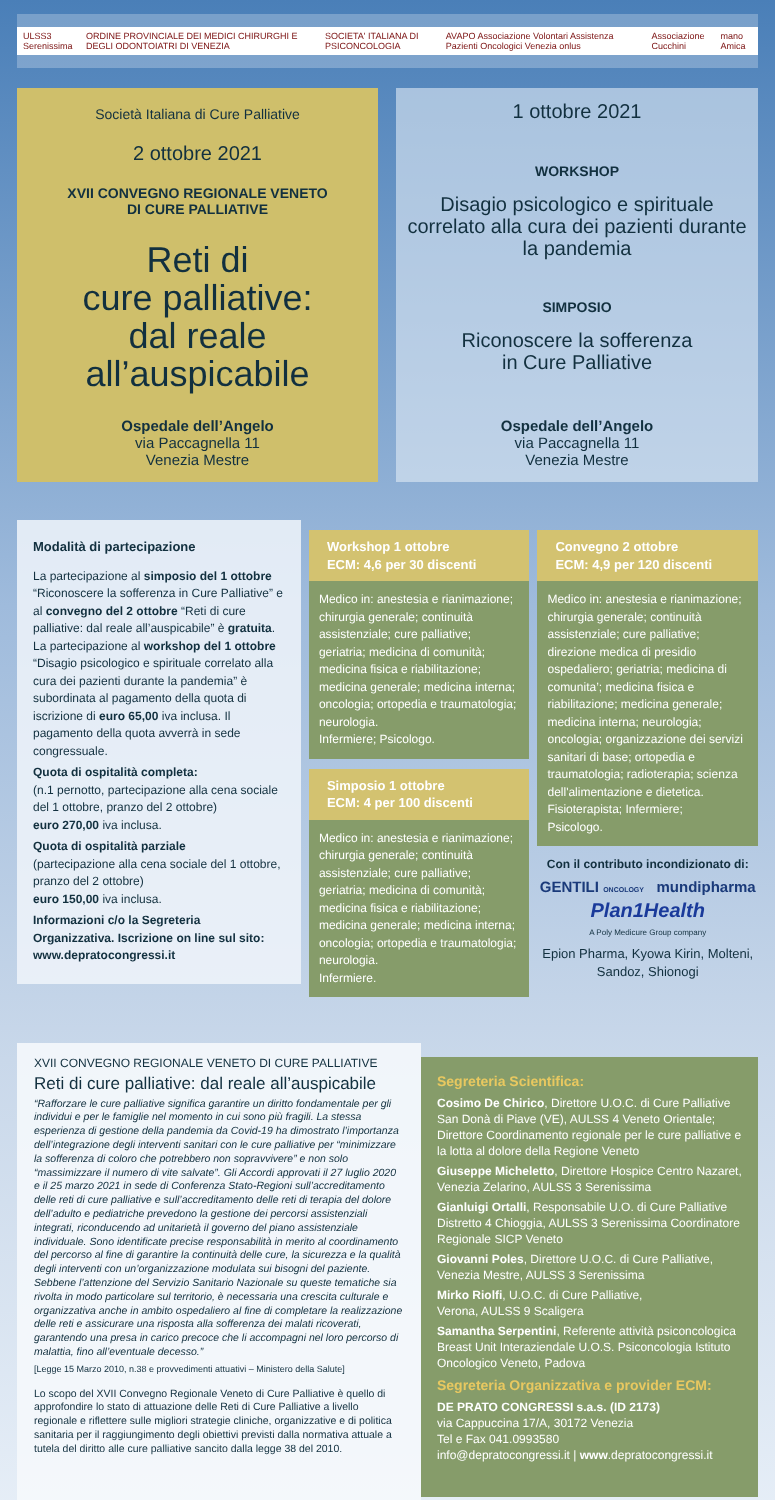ULSS3 Serenissima
ORDINE PROVINCIALE DEI MEDICI CHIRURGHI E DEGLI ODONTOIATRI DI VENEZIA
SOCIETA' ITALIANA DI PSICONCOLOGIA
AVAPO Associazione Volontari Assistenza Pazienti Oncologici Venezia onlus
Associazione Cucchini mano Amica
Società Italiana di Cure Palliative
2 ottobre 2021
XVII CONVEGNO REGIONALE VENETO
DI CURE PALLIATIVE
Reti di
cure palliative:
dal reale
all’auspicabile
Ospedale dell’Angelo
via Paccagnella 11
Venezia Mestre
1 ottobre 2021
WORKSHOP
Disagio psicologico e spirituale correlato alla cura dei pazienti durante la pandemia
SIMPOSIO
Riconoscere la sofferenza
in Cure Palliative
Ospedale dell’Angelo
via Paccagnella 11
Venezia Mestre
Modalità di partecipazione
La partecipazione al simposio del 1 ottobre “Riconoscere la sofferenza in Cure Palliative” e al convegno del 2 ottobre “Reti di cure palliative: dal reale all’auspicabile” è gratuita. La partecipazione al workshop del 1 ottobre “Disagio psicologico e spirituale correlato alla cura dei pazienti durante la pandemia” è subordinata al pagamento della quota di iscrizione di euro 65,00 iva inclusa. Il pagamento della quota avverrà in sede congressuale.
Quota di ospitalità completa:
(n.1 pernotto, partecipazione alla cena sociale del 1 ottobre, pranzo del 2 ottobre)
euro 270,00 iva inclusa.
Quota di ospitalità parziale
(partecipazione alla cena sociale del 1 ottobre, pranzo del 2 ottobre)
euro 150,00 iva inclusa.
Informazioni c/o la Segreteria Organizzativa. Iscrizione on line sul sito: www.depratocongressi.it
Workshop 1 ottobre
ECM: 4,6 per 30 discenti
Medico in: anestesia e rianimazione; chirurgia generale; continuità assistenziale; cure palliative; geriatria; medicina di comunità; medicina fisica e riabilitazione; medicina generale; medicina interna; oncologia; ortopedia e traumatologia; neurologia.
Infermiere; Psicologo.
Simposio 1 ottobre
ECM: 4 per 100 discenti
Medico in: anestesia e rianimazione; chirurgia generale; continuità assistenziale; cure palliative; geriatria; medicina di comunità; medicina fisica e riabilitazione; medicina generale; medicina interna; oncologia; ortopedia e traumatologia; neurologia.
Infermiere.
Convegno 2 ottobre
ECM: 4,9 per 120 discenti
Medico in: anestesia e rianimazione; chirurgia generale; continuità assistenziale; cure palliative; direzione medica di presidio ospedaliero; geriatria; medicina di comunita’; medicina fisica e riabilitazione; medicina generale; medicina interna; neurologia; oncologia; organizzazione dei servizi sanitari di base; ortopedia e traumatologia; radioterapia; scienza dell'alimentazione e dietetica. Fisioterapista; Infermiere;
Psicologo.
Con il contributo incondizionato di:
GENTILI ONCOLOGY mundipharma
Plan1Health
A Poly Medicure Group company
Epion Pharma, Kyowa Kirin, Molteni, Sandoz, Shionogi
XVII CONVEGNO REGIONALE VENETO DI CURE PALLIATIVE
Reti di cure palliative: dal reale all’auspicabile
“Rafforzare le cure palliative significa garantire un diritto fondamentale per gli individui e per le famiglie nel momento in cui sono più fragili. La stessa esperienza di gestione della pandemia da Covid-19 ha dimostrato l’importanza dell’integrazione degli interventi sanitari con le cure palliative per “minimizzare la sofferenza di coloro che potrebbero non sopravvivere” e non solo “massimizzare il numero di vite salvate”. Gli Accordi approvati il 27 luglio 2020 e il 25 marzo 2021 in sede di Conferenza Stato-Regioni sull’accreditamento delle reti di cure palliative e sull’accreditamento delle reti di terapia del dolore dell’adulto e pediatriche prevedono la gestione dei percorsi assistenziali integrati, riconducendo ad unitarietà il governo del piano assistenziale individuale. Sono identificate precise responsabilità in merito al coordinamento del percorso al fine di garantire la continuità delle cure, la sicurezza e la qualità degli interventi con un’organizzazione modulata sui bisogni del paziente. Sebbene l’attenzione del Servizio Sanitario Nazionale su queste tematiche sia rivolta in modo particolare sul territorio, è necessaria una crescita culturale e organizzativa anche in ambito ospedaliero al fine di completare la realizzazione delle reti e assicurare una risposta alla sofferenza dei malati ricoverati, garantendo una presa in carico precoce che li accompagni nel loro percorso di malattia, fino all’eventuale decesso.”
[Legge 15 Marzo 2010, n.38 e provvedimenti attuativi – Ministero della Salute]
Lo scopo del XVII Convegno Regionale Veneto di Cure Palliative è quello di approfondire lo stato di attuazione delle Reti di Cure Palliative a livello regionale e riflettere sulle migliori strategie cliniche, organizzative e di politica sanitaria per il raggiungimento degli obiettivi previsti dalla normativa attuale a tutela del diritto alle cure palliative sancito dalla legge 38 del 2010.
Segreteria Scientifica:
Cosimo De Chirico, Direttore U.O.C. di Cure Palliative San Donà di Piave (VE), AULSS 4 Veneto Orientale; Direttore Coordinamento regionale per le cure palliative e la lotta al dolore della Regione Veneto
Giuseppe Micheletto, Direttore Hospice Centro Nazaret, Venezia Zelarino, AULSS 3 Serenissima
Gianluigi Ortalli, Responsabile U.O. di Cure Palliative Distretto 4 Chioggia, AULSS 3 Serenissima Coordinatore Regionale SICP Veneto
Giovanni Poles, Direttore U.O.C. di Cure Palliative, Venezia Mestre, AULSS 3 Serenissima
Mirko Riolfi, U.O.C. di Cure Palliative,
Verona, AULSS 9 Scaligera
Samantha Serpentini, Referente attività psiconcologica Breast Unit Interaziendale U.O.S. Psiconcologia Istituto Oncologico Veneto, Padova
Segreteria Organizzativa e provider ECM:
DE PRATO CONGRESSI s.a.s. (ID 2173)
via Cappuccina 17/A, 30172 Venezia
Tel e Fax 041.0993580
info@depratocongressi.it | www.depratocongressi.it